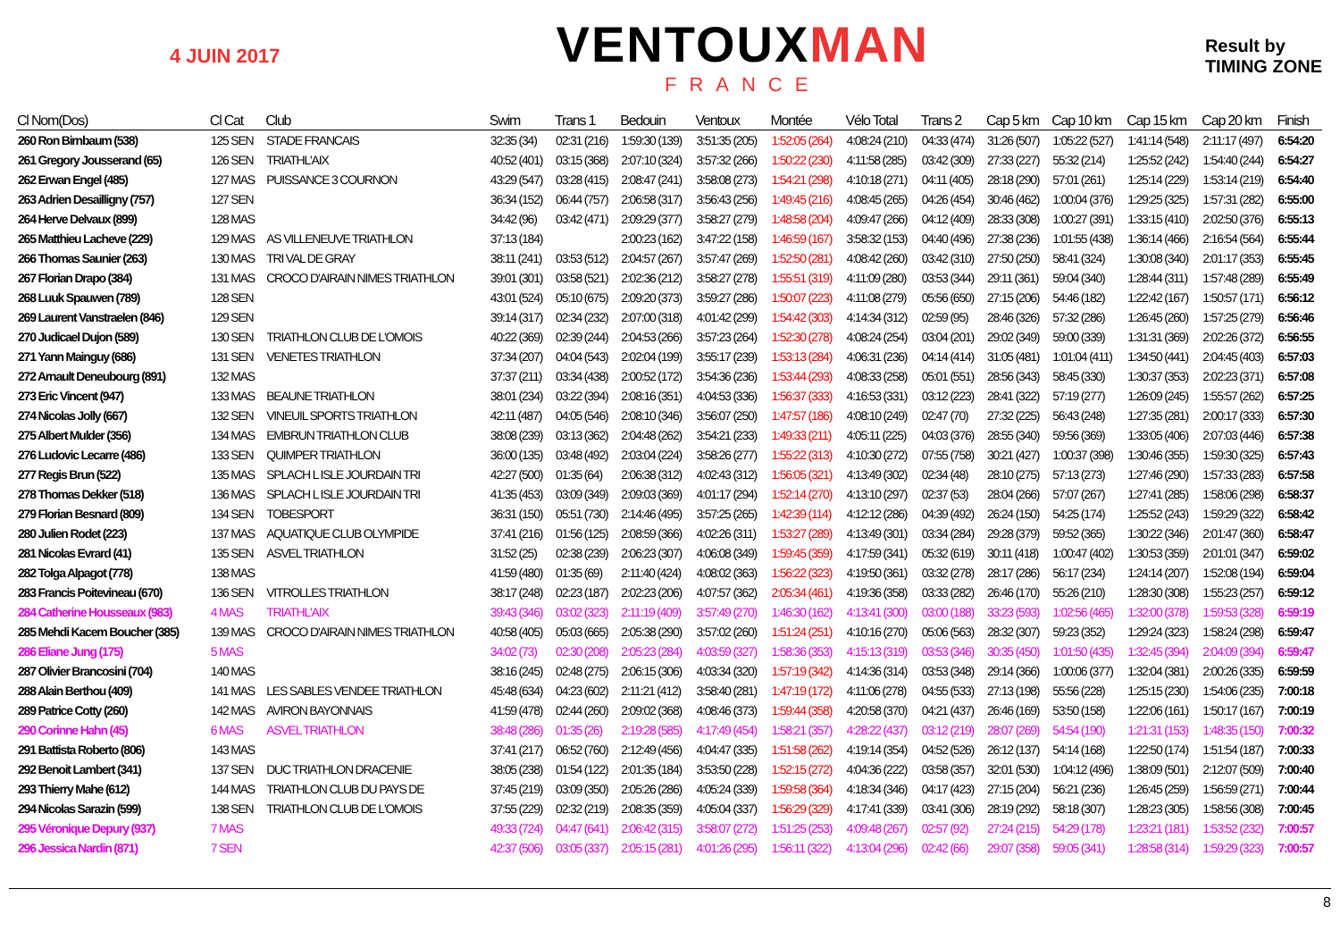4 JUIN 2017
VENTOUXMAN
FRANCE
Result by
TIMING ZONE
| Cl Nom(Dos) | Cl Cat | Club | Swim | Trans 1 | Bedouin | Ventoux | Montée | Vélo Total | Trans 2 | Cap 5 km | Cap 10 km | Cap 15 km | Cap 20 km | Finish |
| --- | --- | --- | --- | --- | --- | --- | --- | --- | --- | --- | --- | --- | --- | --- |
| 260 Ron Birnbaum (538) | 125 SEN | STADE FRANCAIS | 32:35 (34) | 02:31 (216) | 1:59:30 (139) | 3:51:35 (205) | 1:52:05 (264) | 4:08:24 (210) | 04:33 (474) | 31:26 (507) | 1:05:22 (527) | 1:41:14 (548) | 2:11:17 (497) | 6:54:20 |
| 261 Gregory Jousserand (65) | 126 SEN | TRIATHL'AIX | 40:52 (401) | 03:15 (368) | 2:07:10 (324) | 3:57:32 (266) | 1:50:22 (230) | 4:11:58 (285) | 03:42 (309) | 27:33 (227) | 55:32 (214) | 1:25:52 (242) | 1:54:40 (244) | 6:54:27 |
| 262 Erwan Engel (485) | 127 MAS | PUISSANCE 3 COURNON | 43:29 (547) | 03:28 (415) | 2:08:47 (241) | 3:58:08 (273) | 1:54:21 (298) | 4:10:18 (271) | 04:11 (405) | 28:18 (290) | 57:01 (261) | 1:25:14 (229) | 1:53:14 (219) | 6:54:40 |
| 263 Adrien Desailligny (757) | 127 SEN | | 36:34 (152) | 06:44 (757) | 2:06:58 (317) | 3:56:43 (256) | 1:49:45 (216) | 4:08:45 (265) | 04:26 (454) | 30:46 (462) | 1:00:04 (376) | 1:29:25 (325) | 1:57:31 (282) | 6:55:00 |
| 264 Herve Delvaux (899) | 128 MAS | | 34:42 (96) | 03:42 (471) | 2:09:29 (377) | 3:58:27 (279) | 1:48:58 (204) | 4:09:47 (266) | 04:12 (409) | 28:33 (308) | 1:00:27 (391) | 1:33:15 (410) | 2:02:50 (376) | 6:55:13 |
| 265 Matthieu Lacheve (229) | 129 MAS | AS VILLENEUVE TRIATHLON | 37:13 (184) | | 2:00:23 (162) | 3:47:22 (158) | 1:46:59 (167) | 3:58:32 (153) | 04:40 (496) | 27:38 (236) | 1:01:55 (438) | 1:36:14 (466) | 2:16:54 (564) | 6:55:44 |
| 266 Thomas Saunier (263) | 130 MAS | TRI VAL DE GRAY | 38:11 (241) | 03:53 (512) | 2:04:57 (267) | 3:57:47 (269) | 1:52:50 (281) | 4:08:42 (260) | 03:42 (310) | 27:50 (250) | 58:41 (324) | 1:30:08 (340) | 2:01:17 (353) | 6:55:45 |
| 267 Florian Drapo (384) | 131 MAS | CROCO D'AIRAIN NIMES TRIATHLON | 39:01 (301) | 03:58 (521) | 2:02:36 (212) | 3:58:27 (278) | 1:55:51 (319) | 4:11:09 (280) | 03:53 (344) | 29:11 (361) | 59:04 (340) | 1:28:44 (311) | 1:57:48 (289) | 6:55:49 |
| 268 Luuk Spauwen (789) | 128 SEN | | 43:01 (524) | 05:10 (675) | 2:09:20 (373) | 3:59:27 (286) | 1:50:07 (223) | 4:11:08 (279) | 05:56 (650) | 27:15 (206) | 54:46 (182) | 1:22:42 (167) | 1:50:57 (171) | 6:56:12 |
| 269 Laurent Vanstraelen (846) | 129 SEN | | 39:14 (317) | 02:34 (232) | 2:07:00 (318) | 4:01:42 (299) | 1:54:42 (303) | 4:14:34 (312) | 02:59 (95) | 28:46 (326) | 57:32 (286) | 1:26:45 (260) | 1:57:25 (279) | 6:56:46 |
| 270 Judicael Dujon (589) | 130 SEN | TRIATHLON CLUB DE L'OMOIS | 40:22 (369) | 02:39 (244) | 2:04:53 (266) | 3:57:23 (264) | 1:52:30 (278) | 4:08:24 (254) | 03:04 (201) | 29:02 (349) | 59:00 (339) | 1:31:31 (369) | 2:02:26 (372) | 6:56:55 |
| 271 Yann Mainguy (686) | 131 SEN | VENETES TRIATHLON | 37:34 (207) | 04:04 (543) | 2:02:04 (199) | 3:55:17 (239) | 1:53:13 (284) | 4:06:31 (236) | 04:14 (414) | 31:05 (481) | 1:01:04 (411) | 1:34:50 (441) | 2:04:45 (403) | 6:57:03 |
| 272 Arnault Deneubourg (891) | 132 MAS | | 37:37 (211) | 03:34 (438) | 2:00:52 (172) | 3:54:36 (236) | 1:53:44 (293) | 4:08:33 (258) | 05:01 (551) | 28:56 (343) | 58:45 (330) | 1:30:37 (353) | 2:02:23 (371) | 6:57:08 |
| 273 Eric Vincent (947) | 133 MAS | BEAUNE TRIATHLON | 38:01 (234) | 03:22 (394) | 2:08:16 (351) | 4:04:53 (336) | 1:56:37 (333) | 4:16:53 (331) | 03:12 (223) | 28:41 (322) | 57:19 (277) | 1:26:09 (245) | 1:55:57 (262) | 6:57:25 |
| 274 Nicolas Jolly (667) | 132 SEN | VINEUIL SPORTS TRIATHLON | 42:11 (487) | 04:05 (546) | 2:08:10 (346) | 3:56:07 (250) | 1:47:57 (186) | 4:08:10 (249) | 02:47 (70) | 27:32 (225) | 56:43 (248) | 1:27:35 (281) | 2:00:17 (333) | 6:57:30 |
| 275 Albert Mulder (356) | 134 MAS | EMBRUN TRIATHLON CLUB | 38:08 (239) | 03:13 (362) | 2:04:48 (262) | 3:54:21 (233) | 1:49:33 (211) | 4:05:11 (225) | 04:03 (376) | 28:55 (340) | 59:56 (369) | 1:33:05 (406) | 2:07:03 (446) | 6:57:38 |
| 276 Ludovic Lecarre (486) | 133 SEN | QUIMPER TRIATHLON | 36:00 (135) | 03:48 (492) | 2:03:04 (224) | 3:58:26 (277) | 1:55:22 (313) | 4:10:30 (272) | 07:55 (758) | 30:21 (427) | 1:00:37 (398) | 1:30:46 (355) | 1:59:30 (325) | 6:57:43 |
| 277 Regis Brun (522) | 135 MAS | SPLACH L ISLE JOURDAIN TRI | 42:27 (500) | 01:35 (64) | 2:06:38 (312) | 4:02:43 (312) | 1:56:05 (321) | 4:13:49 (302) | 02:34 (48) | 28:10 (275) | 57:13 (273) | 1:27:46 (290) | 1:57:33 (283) | 6:57:58 |
| 278 Thomas Dekker (518) | 136 MAS | SPLACH L ISLE JOURDAIN TRI | 41:35 (453) | 03:09 (349) | 2:09:03 (369) | 4:01:17 (294) | 1:52:14 (270) | 4:13:10 (297) | 02:37 (53) | 28:04 (266) | 57:07 (267) | 1:27:41 (285) | 1:58:06 (298) | 6:58:37 |
| 279 Florian Besnard (809) | 134 SEN | TOBESPORT | 36:31 (150) | 05:51 (730) | 2:14:46 (495) | 3:57:25 (265) | 1:42:39 (114) | 4:12:12 (286) | 04:39 (492) | 26:24 (150) | 54:25 (174) | 1:25:52 (243) | 1:59:29 (322) | 6:58:42 |
| 280 Julien Rodet (223) | 137 MAS | AQUATIQUE CLUB OLYMPIDE | 37:41 (216) | 01:56 (125) | 2:08:59 (366) | 4:02:26 (311) | 1:53:27 (289) | 4:13:49 (301) | 03:34 (284) | 29:28 (379) | 59:52 (365) | 1:30:22 (346) | 2:01:47 (360) | 6:58:47 |
| 281 Nicolas Evrard (41) | 135 SEN | ASVEL TRIATHLON | 31:52 (25) | 02:38 (239) | 2:06:23 (307) | 4:06:08 (349) | 1:59:45 (359) | 4:17:59 (341) | 05:32 (619) | 30:11 (418) | 1:00:47 (402) | 1:30:53 (359) | 2:01:01 (347) | 6:59:02 |
| 282 Tolga Alpagot (778) | 138 MAS | | 41:59 (480) | 01:35 (69) | 2:11:40 (424) | 4:08:02 (363) | 1:56:22 (323) | 4:19:50 (361) | 03:32 (278) | 28:17 (286) | 56:17 (234) | 1:24:14 (207) | 1:52:08 (194) | 6:59:04 |
| 283 Francis Poitevineau (670) | 136 SEN | VITROLLES TRIATHLON | 38:17 (248) | 02:23 (187) | 2:02:23 (206) | 4:07:57 (362) | 2:05:34 (461) | 4:19:36 (358) | 03:33 (282) | 26:46 (170) | 55:26 (210) | 1:28:30 (308) | 1:55:23 (257) | 6:59:12 |
| 284 Catherine Housseaux (983) | 4 MAS | TRIATHL'AIX | 39:43 (346) | 03:02 (323) | 2:11:19 (409) | 3:57:49 (270) | 1:46:30 (162) | 4:13:41 (300) | 03:00 (188) | 33:23 (593) | 1:02:56 (465) | 1:32:00 (378) | 1:59:53 (328) | 6:59:19 |
| 285 Mehdi Kacem Boucher (385) | 139 MAS | CROCO D'AIRAIN NIMES TRIATHLON | 40:58 (405) | 05:03 (665) | 2:05:38 (290) | 3:57:02 (260) | 1:51:24 (251) | 4:10:16 (270) | 05:06 (563) | 28:32 (307) | 59:23 (352) | 1:29:24 (323) | 1:58:24 (298) | 6:59:47 |
| 286 Eliane Jung (175) | 5 MAS | | 34:02 (73) | 02:30 (208) | 2:05:23 (284) | 4:03:59 (327) | 1:58:36 (353) | 4:15:13 (319) | 03:53 (346) | 30:35 (450) | 1:01:50 (435) | 1:32:45 (394) | 2:04:09 (394) | 6:59:47 |
| 287 Olivier Brancosini (704) | 140 MAS | | 38:16 (245) | 02:48 (275) | 2:06:15 (306) | 4:03:34 (320) | 1:57:19 (342) | 4:14:36 (314) | 03:53 (348) | 29:14 (366) | 1:00:06 (377) | 1:32:04 (381) | 2:00:26 (335) | 6:59:59 |
| 288 Alain Berthou (409) | 141 MAS | LES SABLES VENDEE TRIATHLON | 45:48 (634) | 04:23 (602) | 2:11:21 (412) | 3:58:40 (281) | 1:47:19 (172) | 4:11:06 (278) | 04:55 (533) | 27:13 (198) | 55:56 (228) | 1:25:15 (230) | 1:54:06 (235) | 7:00:18 |
| 289 Patrice Cotty (260) | 142 MAS | AVIRON BAYONNAIS | 41:59 (478) | 02:44 (260) | 2:09:02 (368) | 4:08:46 (373) | 1:59:44 (358) | 4:20:58 (370) | 04:21 (437) | 26:46 (169) | 53:50 (158) | 1:22:06 (161) | 1:50:17 (167) | 7:00:19 |
| 290 Corinne Hahn (45) | 6 MAS | ASVEL TRIATHLON | 38:48 (286) | 01:35 (26) | 2:19:28 (585) | 4:17:49 (454) | 1:58:21 (357) | 4:28:22 (437) | 03:12 (219) | 28:07 (269) | 54:54 (190) | 1:21:31 (153) | 1:48:35 (150) | 7:00:32 |
| 291 Battista Roberto (806) | 143 MAS | | 37:41 (217) | 06:52 (760) | 2:12:49 (456) | 4:04:47 (335) | 1:51:58 (262) | 4:19:14 (354) | 04:52 (526) | 26:12 (137) | 54:14 (168) | 1:22:50 (174) | 1:51:54 (187) | 7:00:33 |
| 292 Benoit Lambert (341) | 137 SEN | DUC TRIATHLON DRACENIE | 38:05 (238) | 01:54 (122) | 2:01:35 (184) | 3:53:50 (228) | 1:52:15 (272) | 4:04:36 (222) | 03:58 (357) | 32:01 (530) | 1:04:12 (496) | 1:38:09 (501) | 2:12:07 (509) | 7:00:40 |
| 293 Thierry Mahe (612) | 144 MAS | TRIATHLON CLUB DU PAYS DE | 37:45 (219) | 03:09 (350) | 2:05:26 (286) | 4:05:24 (339) | 1:59:58 (364) | 4:18:34 (346) | 04:17 (423) | 27:15 (204) | 56:21 (236) | 1:26:45 (259) | 1:56:59 (271) | 7:00:44 |
| 294 Nicolas Sarazin (599) | 138 SEN | TRIATHLON CLUB DE L'OMOIS | 37:55 (229) | 02:32 (219) | 2:08:35 (359) | 4:05:04 (337) | 1:56:29 (329) | 4:17:41 (339) | 03:41 (306) | 28:19 (292) | 58:18 (307) | 1:28:23 (305) | 1:58:56 (308) | 7:00:45 |
| 295 Véronique Depury (937) | 7 MAS | | 49:33 (724) | 04:47 (641) | 2:06:42 (315) | 3:58:07 (272) | 1:51:25 (253) | 4:09:48 (267) | 02:57 (92) | 27:24 (215) | 54:29 (178) | 1:23:21 (181) | 1:53:52 (232) | 7:00:57 |
| 296 Jessica Nardin (871) | 7 SEN | | 42:37 (506) | 03:05 (337) | 2:05:15 (281) | 4:01:26 (295) | 1:56:11 (322) | 4:13:04 (296) | 02:42 (66) | 29:07 (358) | 59:05 (341) | 1:28:58 (314) | 1:59:29 (323) | 7:00:57 |
8